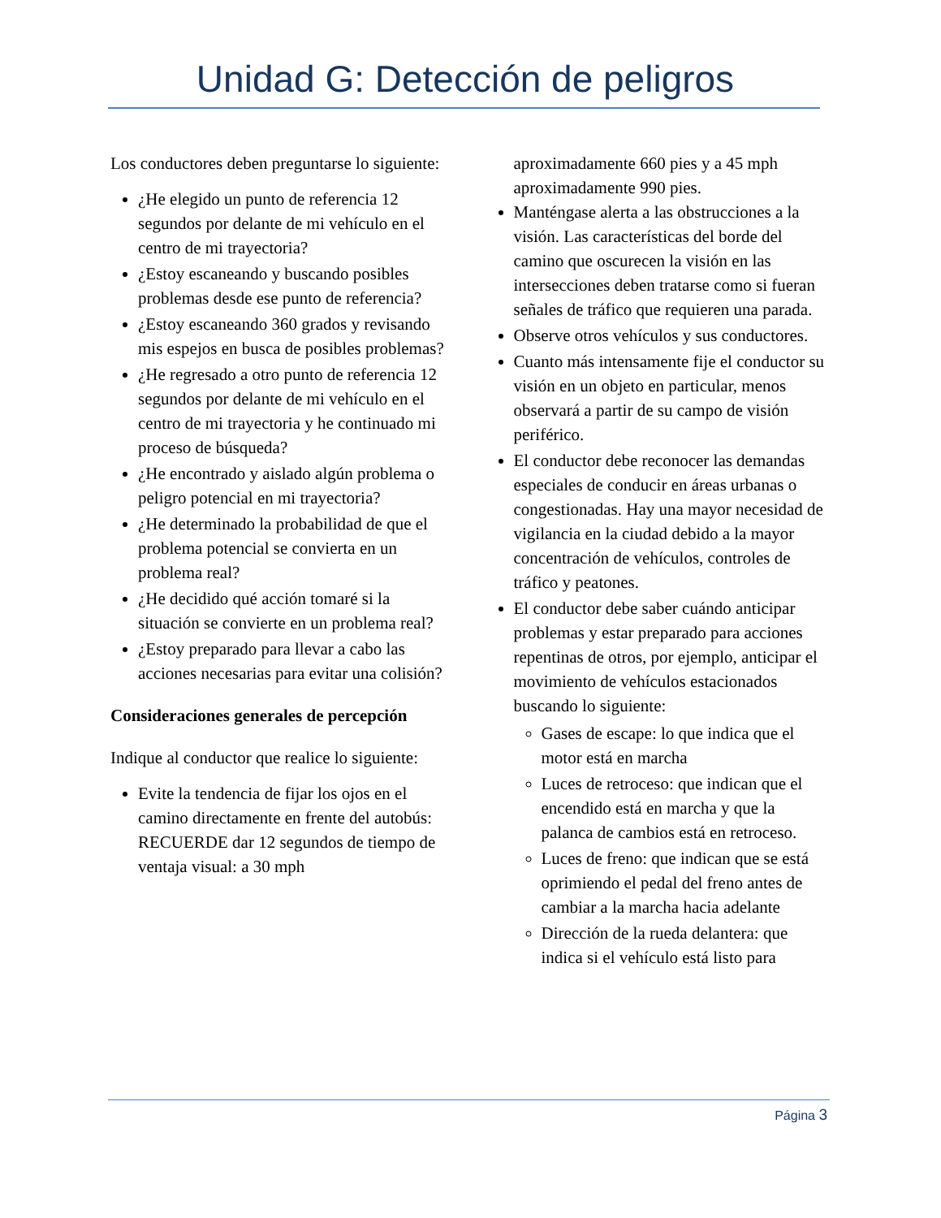Unidad G: Detección de peligros
Los conductores deben preguntarse lo siguiente:
¿He elegido un punto de referencia 12 segundos por delante de mi vehículo en el centro de mi trayectoria?
¿Estoy escaneando y buscando posibles problemas desde ese punto de referencia?
¿Estoy escaneando 360 grados y revisando mis espejos en busca de posibles problemas?
¿He regresado a otro punto de referencia 12 segundos por delante de mi vehículo en el centro de mi trayectoria y he continuado mi proceso de búsqueda?
¿He encontrado y aislado algún problema o peligro potencial en mi trayectoria?
¿He determinado la probabilidad de que el problema potencial se convierta en un problema real?
¿He decidido qué acción tomaré si la situación se convierte en un problema real?
¿Estoy preparado para llevar a cabo las acciones necesarias para evitar una colisión?
Consideraciones generales de percepción
Indique al conductor que realice lo siguiente:
Evite la tendencia de fijar los ojos en el camino directamente en frente del autobús: RECUERDE dar 12 segundos de tiempo de ventaja visual: a 30 mph
aproximadamente 660 pies y a 45 mph aproximadamente 990 pies.
Manténgase alerta a las obstrucciones a la visión. Las características del borde del camino que oscurecen la visión en las intersecciones deben tratarse como si fueran señales de tráfico que requieren una parada.
Observe otros vehículos y sus conductores.
Cuanto más intensamente fije el conductor su visión en un objeto en particular, menos observará a partir de su campo de visión periférico.
El conductor debe reconocer las demandas especiales de conducir en áreas urbanas o congestionadas. Hay una mayor necesidad de vigilancia en la ciudad debido a la mayor concentración de vehículos, controles de tráfico y peatones.
El conductor debe saber cuándo anticipar problemas y estar preparado para acciones repentinas de otros, por ejemplo, anticipar el movimiento de vehículos estacionados buscando lo siguiente:
Gases de escape: lo que indica que el motor está en marcha
Luces de retroceso: que indican que el encendido está en marcha y que la palanca de cambios está en retroceso.
Luces de freno: que indican que se está oprimiendo el pedal del freno antes de cambiar a la marcha hacia adelante
Dirección de la rueda delantera: que indica si el vehículo está listo para
Página 3